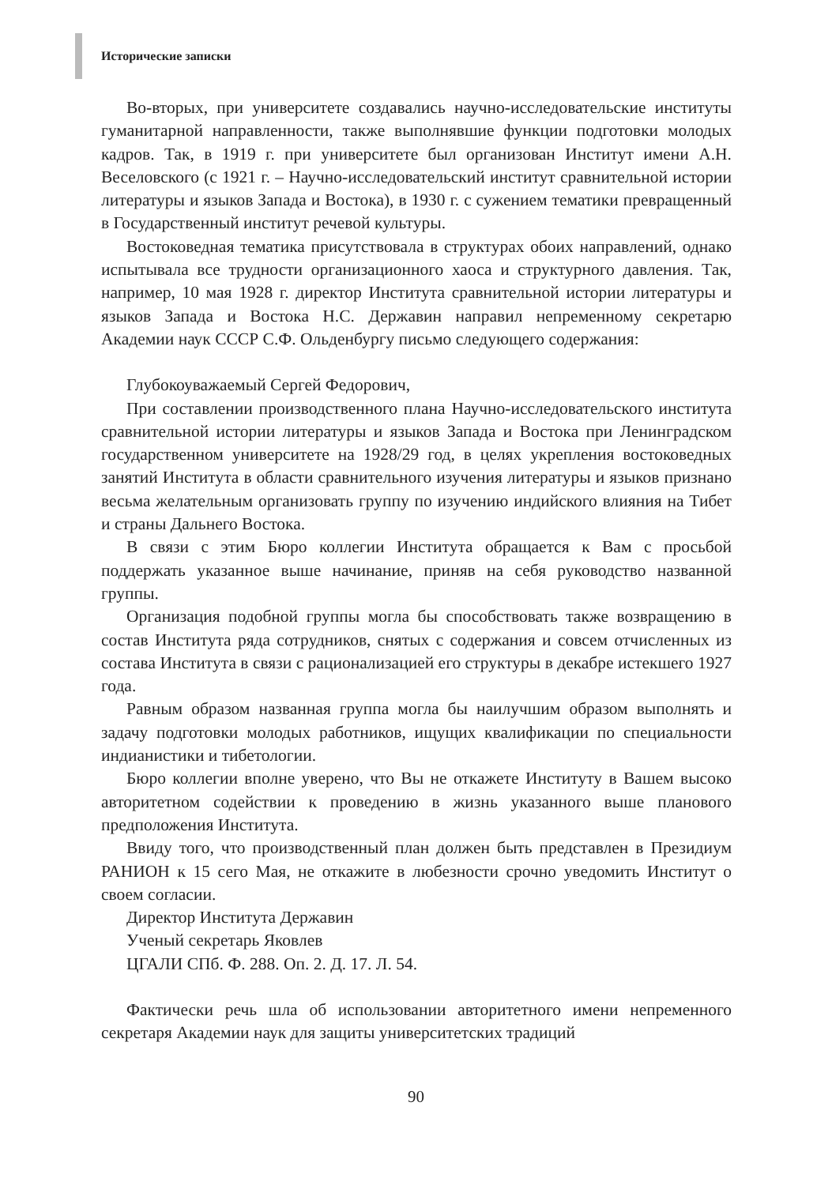Исторические записки
Во-вторых, при университете создавались научно-исследовательские институты гуманитарной направленности, также выполнявшие функции подготовки молодых кадров. Так, в 1919 г. при университете был организован Институт имени А.Н. Веселовского (с 1921 г. – Научно-исследовательский институт сравнительной истории литературы и языков Запада и Востока), в 1930 г. с сужением тематики превращенный в Государственный институт речевой культуры.
Востоковедная тематика присутствовала в структурах обоих направлений, однако испытывала все трудности организационного хаоса и структурного давления. Так, например, 10 мая 1928 г. директор Института сравнительной истории литературы и языков Запада и Востока Н.С. Державин направил непременному секретарю Академии наук СССР С.Ф. Ольденбургу письмо следующего содержания:
Глубокоуважаемый Сергей Федорович,
При составлении производственного плана Научно-исследовательского института сравнительной истории литературы и языков Запада и Востока при Ленинградском государственном университете на 1928/29 год, в целях укрепления востоковедных занятий Института в области сравнительного изучения литературы и языков признано весьма желательным организовать группу по изучению индийского влияния на Тибет и страны Дальнего Востока.
В связи с этим Бюро коллегии Института обращается к Вам с просьбой поддержать указанное выше начинание, приняв на себя руководство названной группы.
Организация подобной группы могла бы способствовать также возвращению в состав Института ряда сотрудников, снятых с содержания и совсем отчисленных из состава Института в связи с рационализацией его структуры в декабре истекшего 1927 года.
Равным образом названная группа могла бы наилучшим образом выполнять и задачу подготовки молодых работников, ищущих квалификации по специальности индианистики и тибетологии.
Бюро коллегии вполне уверено, что Вы не откажете Институту в Вашем высоко авторитетном содействии к проведению в жизнь указанного выше планового предположения Института.
Ввиду того, что производственный план должен быть представлен в Президиум РАНИОН к 15 сего Мая, не откажите в любезности срочно уведомить Институт о своем согласии.
Директор Института Державин
Ученый секретарь Яковлев
ЦГАЛИ СПб. Ф. 288. Оп. 2. Д. 17. Л. 54.
Фактически речь шла об использовании авторитетного имени непременного секретаря Академии наук для защиты университетских традиций
90